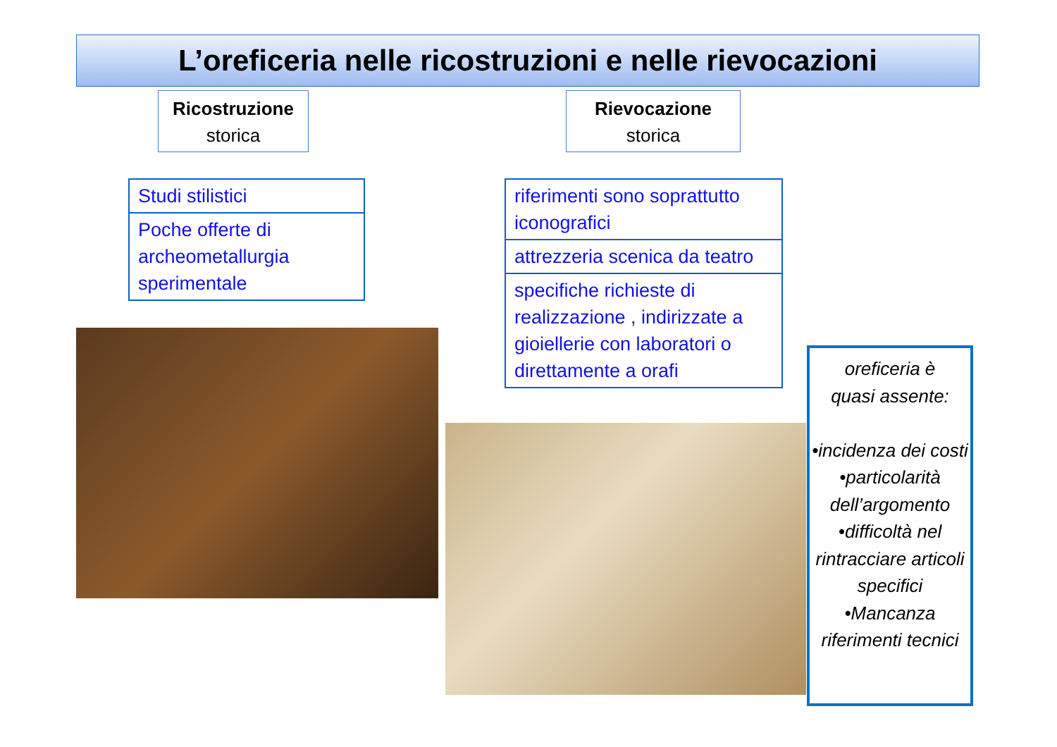L’oreficeria nelle ricostruzioni e nelle rievocazioni
Ricostruzione
storica
Rievocazione
storica
| Studi stilistici |
| Poche offerte di archeometallurgia sperimentale |
| riferimenti sono soprattutto iconografici |
| attrezzeria scenica da teatro |
| specifiche richieste di realizzazione , indirizzate a gioiellerie con laboratori o direttamente a orafi |
oreficeria è
quasi assente:
•incidenza dei costi
•particolarità dell’argomento
•difficoltà nel rintracciare articoli specifici
•Mancanza riferimenti tecnici